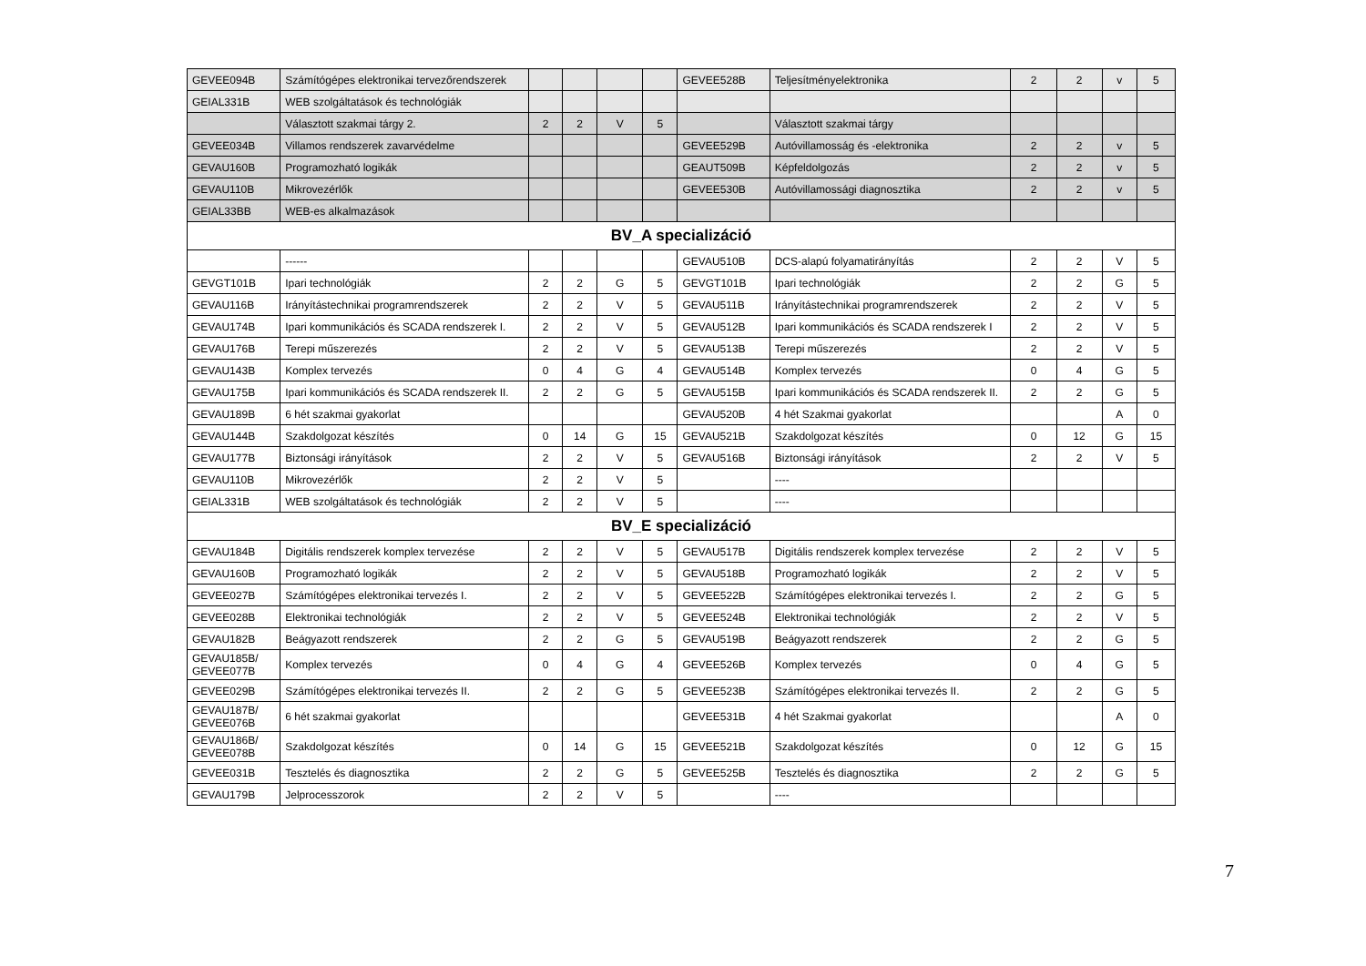| GEVEE094B | Számítógépes elektronikai tervezőrendszerek | | | | | GEVEE528B | Teljesítményelektronika | 2 | 2 | v | 5 |
| GEIAL331B | WEB szolgáltatások és technológiák | | | | | | | | | | |
| | Választott szakmai tárgy 2. | 2 | 2 | V | 5 | | Választott szakmai tárgy | | | | |
| GEVEE034B | Villamos rendszerek zavarvédelme | | | | | GEVEE529B | Autóvillamosság és -elektronika | 2 | 2 | v | 5 |
| GEVAU160B | Programozható logikák | | | | | GEAUT509B | Képfeldolgozás | 2 | 2 | v | 5 |
| GEVAU110B | Mikrovezérlők | | | | | GEVEE530B | Autóvillamossági diagnosztika | 2 | 2 | v | 5 |
| GEIAL33BB | WEB-es alkalmazások | | | | | | | | | | |
| BV_A specializáció | | | | | | | | | | | |
| | ------ | | | | | GEVAU510B | DCS-alapú folyamatirányítás | 2 | 2 | V | 5 |
| GEVGT101B | Ipari technológiák | 2 | 2 | G | 5 | GEVGT101B | Ipari technológiák | 2 | 2 | G | 5 |
| GEVAU116B | Irányítástechnikai programrendszerek | 2 | 2 | V | 5 | GEVAU511B | Irányítástechnikai programrendszerek | 2 | 2 | V | 5 |
| GEVAU174B | Ipari kommunikációs és SCADA rendszerek I. | 2 | 2 | V | 5 | GEVAU512B | Ipari kommunikációs és SCADA rendszerek I | 2 | 2 | V | 5 |
| GEVAU176B | Terepi műszerezés | 2 | 2 | V | 5 | GEVAU513B | Terepi műszerezés | 2 | 2 | V | 5 |
| GEVAU143B | Komplex tervezés | 0 | 4 | G | 4 | GEVAU514B | Komplex tervezés | 0 | 4 | G | 5 |
| GEVAU175B | Ipari kommunikációs és SCADA rendszerek II. | 2 | 2 | G | 5 | GEVAU515B | Ipari kommunikációs és SCADA rendszerek II. | 2 | 2 | G | 5 |
| GEVAU189B | 6 hét szakmai gyakorlat | | | | | GEVAU520B | 4 hét Szakmai gyakorlat | | | A | 0 |
| GEVAU144B | Szakdolgozat készítés | 0 | 14 | G | 15 | GEVAU521B | Szakdolgozat készítés | 0 | 12 | G | 15 |
| GEVAU177B | Biztonsági irányítások | 2 | 2 | V | 5 | GEVAU516B | Biztonsági irányítások | 2 | 2 | V | 5 |
| GEVAU110B | Mikrovezérlők | 2 | 2 | V | 5 | | ---- | | | | |
| GEIAL331B | WEB szolgáltatások és technológiák | 2 | 2 | V | 5 | | ---- | | | | |
| BV_E specializáció | | | | | | | | | | | |
| GEVAU184B | Digitális rendszerek komplex tervezése | 2 | 2 | V | 5 | GEVAU517B | Digitális rendszerek komplex tervezése | 2 | 2 | V | 5 |
| GEVAU160B | Programozható logikák | 2 | 2 | V | 5 | GEVAU518B | Programozható logikák | 2 | 2 | V | 5 |
| GEVEE027B | Számítógépes elektronikai tervezés I. | 2 | 2 | V | 5 | GEVEE522B | Számítógépes elektronikai tervezés I. | 2 | 2 | G | 5 |
| GEVEE028B | Elektronikai technológiák | 2 | 2 | V | 5 | GEVEE524B | Elektronikai technológiák | 2 | 2 | V | 5 |
| GEVAU182B | Beágyazott rendszerek | 2 | 2 | G | 5 | GEVAU519B | Beágyazott rendszerek | 2 | 2 | G | 5 |
| GEVAU185B/ GEVEE077B | Komplex tervezés | 0 | 4 | G | 4 | GEVEE526B | Komplex tervezés | 0 | 4 | G | 5 |
| GEVEE029B | Számítógépes elektronikai tervezés II. | 2 | 2 | G | 5 | GEVEE523B | Számítógépes elektronikai tervezés II. | 2 | 2 | G | 5 |
| GEVAU187B/ GEVEE076B | 6 hét szakmai gyakorlat | | | | | GEVEE531B | 4 hét Szakmai gyakorlat | | | A | 0 |
| GEVAU186B/ GEVEE078B | Szakdolgozat készítés | 0 | 14 | G | 15 | GEVEE521B | Szakdolgozat készítés | 0 | 12 | G | 15 |
| GEVEE031B | Tesztelés és diagnosztika | 2 | 2 | G | 5 | GEVEE525B | Tesztelés és diagnosztika | 2 | 2 | G | 5 |
| GEVAU179B | Jelprocesszorok | 2 | 2 | V | 5 | | ---- | | | | |
7